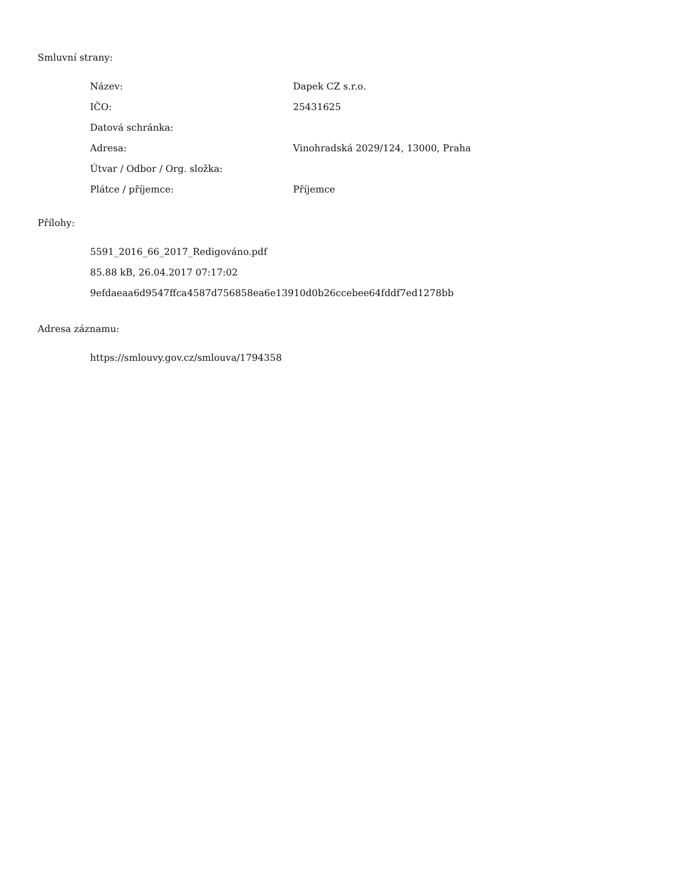Smluvní strany:
| Název: | Dapek CZ s.r.o. |
| IČO: | 25431625 |
| Datová schránka: | |
| Adresa: | Vinohradská 2029/124, 13000, Praha |
| Útvar / Odbor / Org. složka: | |
| Plátce / příjemce: | Příjemce |
Přílohy:
5591_2016_66_2017_Redigováno.pdf
85.88 kB, 26.04.2017 07:17:02
9efdaeaa6d9547ffca4587d756858ea6e13910d0b26ccebee64fddf7ed1278bb
Adresa záznamu:
https://smlouvy.gov.cz/smlouva/1794358